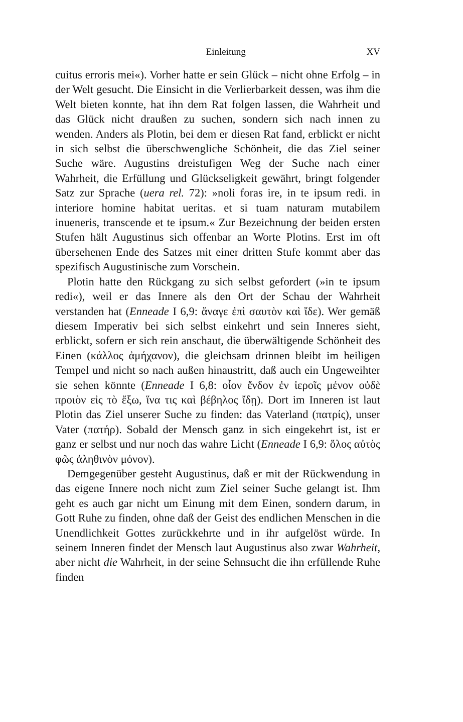Einleitung XV
cuitus erroris mei«). Vorher hatte er sein Glück – nicht ohne Erfolg – in der Welt gesucht. Die Einsicht in die Verlierbarkeit dessen, was ihm die Welt bieten konnte, hat ihn dem Rat folgen lassen, die Wahrheit und das Glück nicht draußen zu suchen, sondern sich nach innen zu wenden. Anders als Plotin, bei dem er diesen Rat fand, erblickt er nicht in sich selbst die überschwengliche Schönheit, die das Ziel seiner Suche wäre. Augustins dreistufigen Weg der Suche nach einer Wahrheit, die Erfüllung und Glückseligkeit gewährt, bringt folgender Satz zur Sprache (uera rel. 72): »noli foras ire, in te ipsum redi. in interiore homine habitat ueritas. et si tuam naturam mutabilem inueneris, transcende et te ipsum.« Zur Bezeichnung der beiden ersten Stufen hält Augustinus sich offenbar an Worte Plotins. Erst im oft übersehenen Ende des Satzes mit einer dritten Stufe kommt aber das spezifisch Augustinische zum Vorschein.
Plotin hatte den Rückgang zu sich selbst gefordert (»in te ipsum redi«), weil er das Innere als den Ort der Schau der Wahrheit verstanden hat (Enneade I 6,9: ἄναγε ἐπὶ σαυτὸν καὶ ἴδε). Wer gemäß diesem Imperativ bei sich selbst einkehrt und sein Inneres sieht, erblickt, sofern er sich rein anschaut, die überwältigende Schönheit des Einen (κάλλος ἀμήχανον), die gleichsam drinnen bleibt im heiligen Tempel und nicht so nach außen hinaustritt, daß auch ein Ungeweihter sie sehen könnte (Enneade I 6,8: οἷον ἔνδον ἐν ἱεροῖς μένον οὐδὲ προιὸν εἰς τὸ ἔξω, ἵνα τις καὶ βέβηλος ἴδῃ). Dort im Inneren ist laut Plotin das Ziel unserer Suche zu finden: das Vaterland (πατρίς), unser Vater (πατήρ). Sobald der Mensch ganz in sich eingekehrt ist, ist er ganz er selbst und nur noch das wahre Licht (Enneade I 6,9: ὅλος αὐτὸς φῶς ἀληθινὸν μόνον).
Demgegenüber gesteht Augustinus, daß er mit der Rückwendung in das eigene Innere noch nicht zum Ziel seiner Suche gelangt ist. Ihm geht es auch gar nicht um Einung mit dem Einen, sondern darum, in Gott Ruhe zu finden, ohne daß der Geist des endlichen Menschen in die Unendlichkeit Gottes zurückkehrte und in ihr aufgelöst würde. In seinem Inneren findet der Mensch laut Augustinus also zwar Wahrheit, aber nicht die Wahrheit, in der seine Sehnsucht die ihn erfüllende Ruhe finden